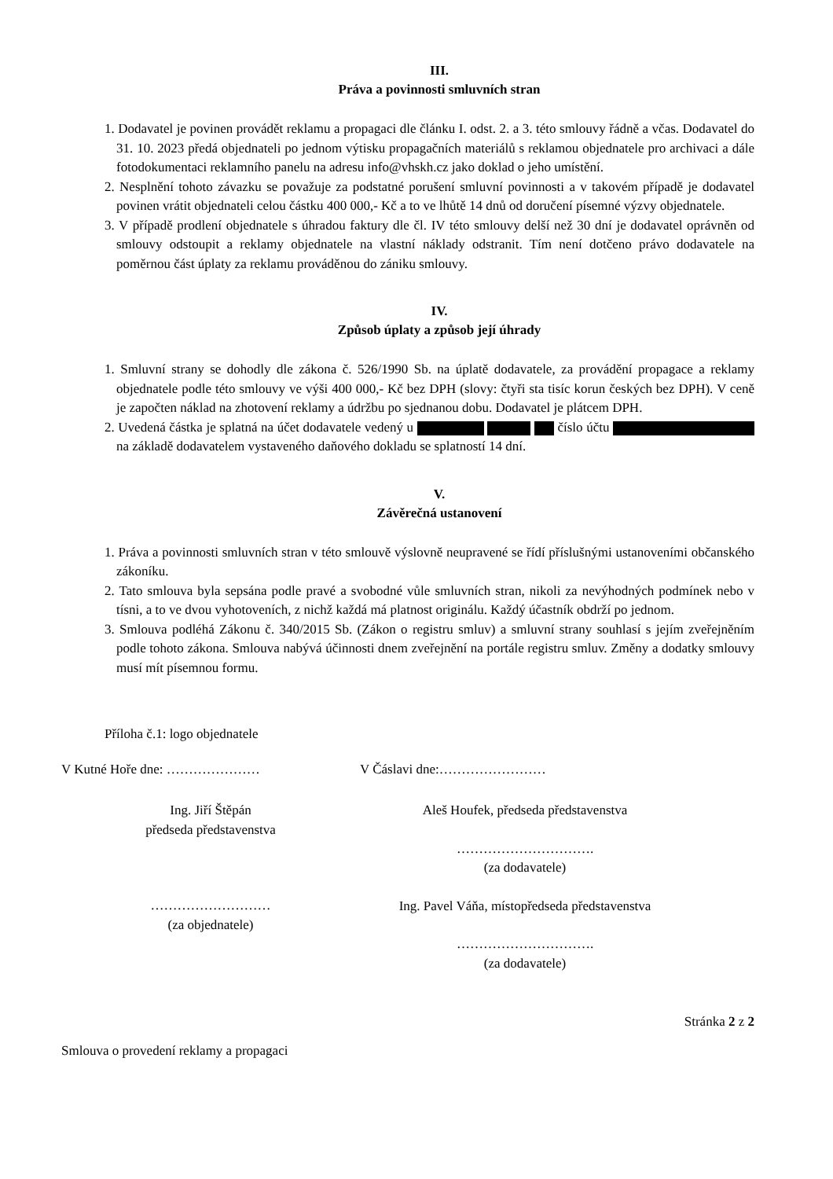III.
Práva a povinnosti smluvních stran
1. Dodavatel je povinen provádět reklamu a propagaci dle článku I. odst. 2. a 3. této smlouvy řádně a včas. Dodavatel do 31. 10. 2023 předá objednateli po jednom výtisku propagačních materiálů s reklamou objednatele pro archivaci a dále fotodokumentaci reklamního panelu na adresu info@vhskh.cz jako doklad o jeho umístění.
2. Nesplnění tohoto závazku se považuje za podstatné porušení smluvní povinnosti a v takovém případě je dodavatel povinen vrátit objednateli celou částku 400 000,- Kč a to ve lhůtě 14 dnů od doručení písemné výzvy objednatele.
3. V případě prodlení objednatele s úhradou faktury dle čl. IV této smlouvy delší než 30 dní je dodavatel oprávněn od smlouvy odstoupit a reklamy objednatele na vlastní náklady odstranit. Tím není dotčeno právo dodavatele na poměrnou část úplaty za reklamu prováděnou do zániku smlouvy.
IV.
Způsob úplaty a způsob její úhrady
1. Smluvní strany se dohodly dle zákona č. 526/1990 Sb. na úplatě dodavatele, za provádění propagace a reklamy objednatele podle této smlouvy ve výši 400 000,- Kč bez DPH (slovy: čtyři sta tisíc korun českých bez DPH). V ceně je započten náklad na zhotovení reklamy a údržbu po sjednanou dobu. Dodavatel je plátcem DPH.
2. Uvedená částka je splatná na účet dodavatele vedený u číslo účtu na základě dodavatelem vystaveného daňového dokladu se splatností 14 dní.
V.
Závěrečná ustanovení
1. Práva a povinnosti smluvních stran v této smlouvě výslovně neupravené se řídí příslušnými ustanoveními občanského zákoníku.
2. Tato smlouva byla sepsána podle pravé a svobodné vůle smluvních stran, nikoli za nevýhodných podmínek nebo v tísni, a to ve dvou vyhotoveních, z nichž každá má platnost originálu. Každý účastník obdrží po jednom.
3. Smlouva podléhá Zákonu č. 340/2015 Sb. (Zákon o registru smluv) a smluvní strany souhlasí s jejím zveřejněním podle tohoto zákona. Smlouva nabývá účinnosti dnem zveřejnění na portále registru smluv. Změny a dodatky smlouvy musí mít písemnou formu.
Příloha č.1: logo objednatele
V Kutné Hoře dne: …………………
Ing. Jiří Štěpán
předseda představenstva
………………………
(za objednatele)
V Čáslavi dne:……………………
Aleš Houfek, předseda představenstva
………………………….
(za dodavatele)
Ing. Pavel Váňa, místopředseda představenstva
………………………….
(za dodavatele)
Stránka 2 z 2
Smlouva o provedení reklamy a propagaci